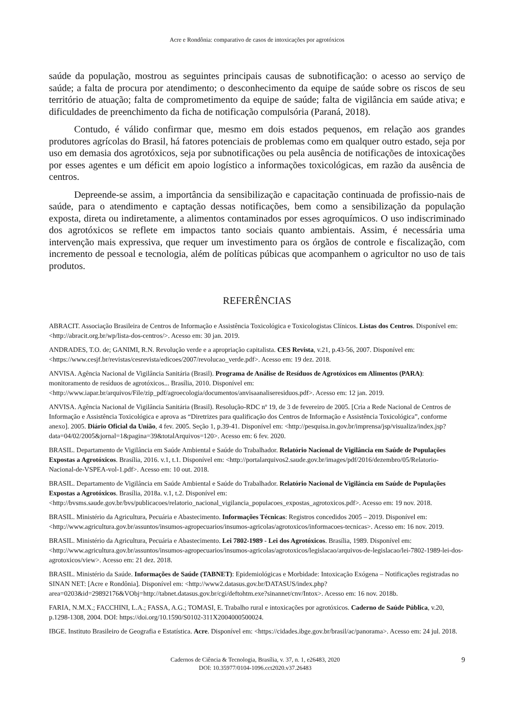Acre e Rondônia: comparativo de casos de intoxicações por agrotóxicos
saúde da população, mostrou as seguintes principais causas de subnotificação: o acesso ao serviço de saúde; a falta de procura por atendimento; o desconhecimento da equipe de saúde sobre os riscos de seu território de atuação; falta de comprometimento da equipe de saúde; falta de vigilância em saúde ativa; e dificuldades de preenchimento da ficha de notificação compulsória (Paraná, 2018).
Contudo, é válido confirmar que, mesmo em dois estados pequenos, em relação aos grandes produtores agrícolas do Brasil, há fatores potenciais de problemas como em qualquer outro estado, seja por uso em demasia dos agrotóxicos, seja por subnotificações ou pela ausência de notificações de intoxicações por esses agentes e um déficit em apoio logístico a informações toxicológicas, em razão da ausência de centros.
Depreende-se assim, a importância da sensibilização e capacitação continuada de profissio-nais de saúde, para o atendimento e captação dessas notificações, bem como a sensibilização da população exposta, direta ou indiretamente, a alimentos contaminados por esses agroquímicos. O uso indiscriminado dos agrotóxicos se reflete em impactos tanto sociais quanto ambientais. Assim, é necessária uma intervenção mais expressiva, que requer um investimento para os órgãos de controle e fiscalização, com incremento de pessoal e tecnologia, além de políticas púbicas que acompanhem o agricultor no uso de tais produtos.
REFERÊNCIAS
ABRACIT. Associação Brasileira de Centros de Informação e Assistência Toxicológica e Toxicologistas Clínicos. Listas dos Centros. Disponível em: <http://abracit.org.br/wp/lista-dos-centros/>. Acesso em: 30 jan. 2019.
ANDRADES, T.O. de; GANIMI, R.N. Revolução verde e a apropriação capitalista. CES Revista, v.21, p.43-56, 2007. Disponível em: <https://www.cesjf.br/revistas/cesrevista/edicoes/2007/revolucao_verde.pdf>. Acesso em: 19 dez. 2018.
ANVISA. Agência Nacional de Vigilância Sanitária (Brasil). Programa de Análise de Resíduos de Agrotóxicos em Alimentos (PARA): monitoramento de resíduos de agrotóxicos... Brasília, 2010. Disponível em: <http://www.iapar.br/arquivos/File/zip_pdf/agroecologia/documentos/anvisaanaliseresiduos.pdf>. Acesso em: 12 jan. 2019.
ANVISA. Agência Nacional de Vigilância Sanitária (Brasil). Resolução-RDC nº 19, de 3 de fevereiro de 2005. [Cria a Rede Nacional de Centros de Informação e Assistência Toxicológica e aprova as “Diretrizes para qualificação dos Centros de Informação e Assistência Toxicológica”, conforme anexo]. 2005. Diário Oficial da União, 4 fev. 2005. Seção 1, p.39-41. Disponível em: <http://pesquisa.in.gov.br/imprensa/jsp/visualiza/index.jsp?data=04/02/2005&jornal=1&pagina=39&totalArquivos=120>. Acesso em: 6 fev. 2020.
BRASIL. Departamento de Vigilância em Saúde Ambiental e Saúde do Trabalhador. Relatório Nacional de Vigilância em Saúde de Populações Expostas a Agrotóxicos. Brasília, 2016. v.1, t.1. Disponível em: <http://portalarquivos2.saude.gov.br/images/pdf/2016/dezembro/05/Relatorio-Nacional-de-VSPEA-vol-1.pdf>. Acesso em: 10 out. 2018.
BRASIL. Departamento de Vigilância em Saúde Ambiental e Saúde do Trabalhador. Relatório Nacional de Vigilância em Saúde de Populações Expostas a Agrotóxicos. Brasília, 2018a. v.1, t.2. Disponível em: <http://bvsms.saude.gov.br/bvs/publicacoes/relatorio_nacional_vigilancia_populacoes_expostas_agrotoxicos.pdf>. Acesso em: 19 nov. 2018.
BRASIL. Ministério da Agricultura, Pecuária e Abastecimento. Informações Técnicas: Registros concedidos 2005 – 2019. Disponível em: <http://www.agricultura.gov.br/assuntos/insumos-agropecuarios/insumos-agricolas/agrotoxicos/informacoes-tecnicas>. Acesso em: 16 nov. 2019.
BRASIL. Ministério da Agricultura, Pecuária e Abastecimento. Lei 7802-1989 - Lei dos Agrotóxicos. Brasília, 1989. Disponível em: <http://www.agricultura.gov.br/assuntos/insumos-agropecuarios/insumos-agricolas/agrotoxicos/legislacao/arquivos-de-legislacao/lei-7802-1989-lei-dos-agrotoxicos/view>. Acesso em: 21 dez. 2018.
BRASIL. Ministério da Saúde. Informações de Saúde (TABNET): Epidemiológicas e Morbidade: Intoxicação Exógena – Notificações registradas no SINAN NET: [Acre e Rondônia]. Disponível em: <http://www2.datasus.gov.br/DATASUS/index.php?area=0203&id=29892176&VObj=http://tabnet.datasus.gov.br/cgi/deftohtm.exe?sinannet/cnv/Intox>. Acesso em: 16 nov. 2018b.
FARIA, N.M.X.; FACCHINI, L.A.; FASSA, A.G.; TOMASI, E. Trabalho rural e intoxicações por agrotóxicos. Caderno de Saúde Pública, v.20, p.1298-1308, 2004. DOI: https://doi.org/10.1590/S0102-311X2004000500024.
IBGE. Instituto Brasileiro de Geografia e Estatística. Acre. Disponível em: <https://cidades.ibge.gov.br/brasil/ac/panorama>. Acesso em: 24 jul. 2018.
Cadernos de Ciência & Tecnologia, Brasília, v. 37, n. 1, e26483, 2020
DOI: 10.35977/0104-1096.cct2020.v37.26483
9